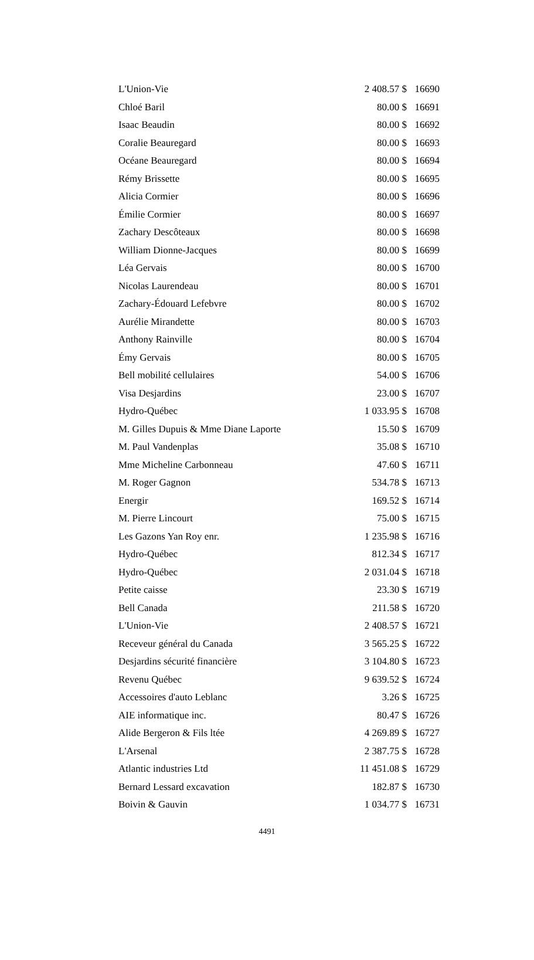| L'Union-Vie | 2 408.57 $ | 16690 |
| Chloé Baril | 80.00 $ | 16691 |
| Isaac Beaudin | 80.00 $ | 16692 |
| Coralie Beauregard | 80.00 $ | 16693 |
| Océane Beauregard | 80.00 $ | 16694 |
| Rémy Brissette | 80.00 $ | 16695 |
| Alicia Cormier | 80.00 $ | 16696 |
| Émilie Cormier | 80.00 $ | 16697 |
| Zachary Descôteaux | 80.00 $ | 16698 |
| William Dionne-Jacques | 80.00 $ | 16699 |
| Léa Gervais | 80.00 $ | 16700 |
| Nicolas Laurendeau | 80.00 $ | 16701 |
| Zachary-Édouard Lefebvre | 80.00 $ | 16702 |
| Aurélie Mirandette | 80.00 $ | 16703 |
| Anthony Rainville | 80.00 $ | 16704 |
| Émy Gervais | 80.00 $ | 16705 |
| Bell mobilité cellulaires | 54.00 $ | 16706 |
| Visa Desjardins | 23.00 $ | 16707 |
| Hydro-Québec | 1 033.95 $ | 16708 |
| M. Gilles Dupuis & Mme Diane Laporte | 15.50 $ | 16709 |
| M. Paul Vandenplas | 35.08 $ | 16710 |
| Mme Micheline Carbonneau | 47.60 $ | 16711 |
| M. Roger Gagnon | 534.78 $ | 16713 |
| Energir | 169.52 $ | 16714 |
| M. Pierre Lincourt | 75.00 $ | 16715 |
| Les Gazons Yan Roy enr. | 1 235.98 $ | 16716 |
| Hydro-Québec | 812.34 $ | 16717 |
| Hydro-Québec | 2 031.04 $ | 16718 |
| Petite caisse | 23.30 $ | 16719 |
| Bell Canada | 211.58 $ | 16720 |
| L'Union-Vie | 2 408.57 $ | 16721 |
| Receveur général du Canada | 3 565.25 $ | 16722 |
| Desjardins sécurité financière | 3 104.80 $ | 16723 |
| Revenu Québec | 9 639.52 $ | 16724 |
| Accessoires d'auto Leblanc | 3.26 $ | 16725 |
| AIE informatique inc. | 80.47 $ | 16726 |
| Alide Bergeron & Fils ltée | 4 269.89 $ | 16727 |
| L'Arsenal | 2 387.75 $ | 16728 |
| Atlantic industries Ltd | 11 451.08 $ | 16729 |
| Bernard Lessard excavation | 182.87 $ | 16730 |
| Boivin & Gauvin | 1 034.77 $ | 16731 |
4491